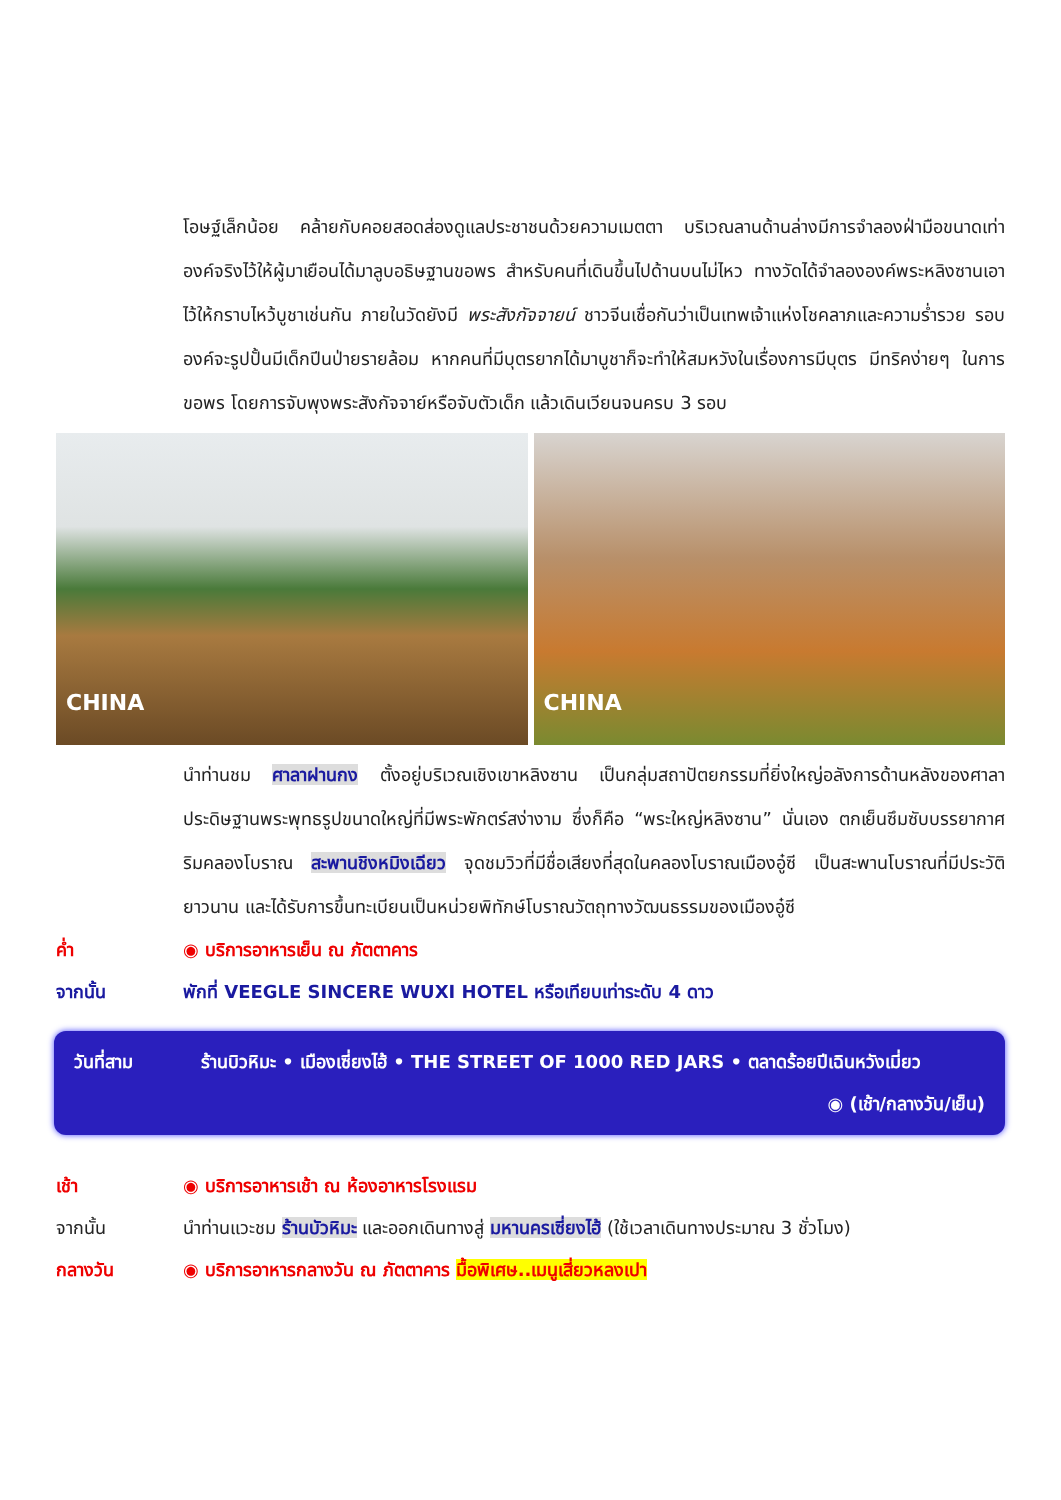โอษฐ์เล็กน้อย คล้ายกับคอยสอดส่องดูแลประชาชนด้วยความเมตตา บริเวณลานด้านล่างมีการจำลองฝ่ามือขนาดเท่าองค์จริงไว้ให้ผู้มาเยือนได้มาลูบอธิษฐานขอพร สำหรับคนที่เดินขึ้นไปด้านบนไม่ไหว ทางวัดได้จำลององค์พระหลิงซานเอาไว้ให้กราบไหว้บูชาเช่นกัน ภายในวัดยังมี พระสังกัจจายน์ ชาวจีนเชื่อกันว่าเป็นเทพเจ้าแห่งโชคลาภและความร่ำรวย รอบองค์จะรูปปั้นมีเด็กปีนป่ายรายล้อม หากคนที่มีบุตรยากได้มาบูชาก็จะทำให้สมหวังในเรื่องการมีบุตร มีทริคง่ายๆ ในการขอพร โดยการจับพุงพระสังกัจจาย์หรือจับตัวเด็ก แล้วเดินเวียนจนครบ 3 รอบ
CHINA
CHINA
นำท่านชม ศาลาฝานกง ตั้งอยู่บริเวณเชิงเขาหลิงซาน เป็นกลุ่มสถาปัตยกรรมที่ยิ่งใหญ่อลังการด้านหลังของศาลาประดิษฐานพระพุทธรูปขนาดใหญ่ที่มีพระพักตร์สง่างาม ซึ่งก็คือ “พระใหญ่หลิงซาน” นั่นเอง ตกเย็นซึมซับบรรยากาศริมคลองโบราณ สะพานชิงหมิงเฉียว จุดชมวิวที่มีชื่อเสียงที่สุดในคลองโบราณเมืองอู๋ซี เป็นสะพานโบราณที่มีประวัติยาวนาน และได้รับการขึ้นทะเบียนเป็นหน่วยพิทักษ์โบราณวัตถุทางวัฒนธรรมของเมืองอู๋ซี
ค่ำ ◉ บริการอาหารเย็น ณ ภัตตาคาร
จากนั้น พักที่ VEEGLE SINCERE WUXI HOTEL หรือเทียบเท่าระดับ 4 ดาว
วันที่สาม ร้านบิวหิมะ • เมืองเซี่ยงไฮ้ • THE STREET OF 1000 RED JARS • ตลาดร้อยปีเฉินหวังเมี่ยว
◉ (เช้า/กลางวัน/เย็น)
เช้า ◉ บริการอาหารเช้า ณ ห้องอาหารโรงแรม
จากนั้น นำท่านแวะชม ร้านบัวหิมะ และออกเดินทางสู่ มหานครเซี่ยงไฮ้ (ใช้เวลาเดินทางประมาณ 3 ชั่วโมง)
กลางวัน ◉ บริการอาหารกลางวัน ณ ภัตตาคาร มื้อพิเศษ..เมนูเสี่ยวหลงเปา